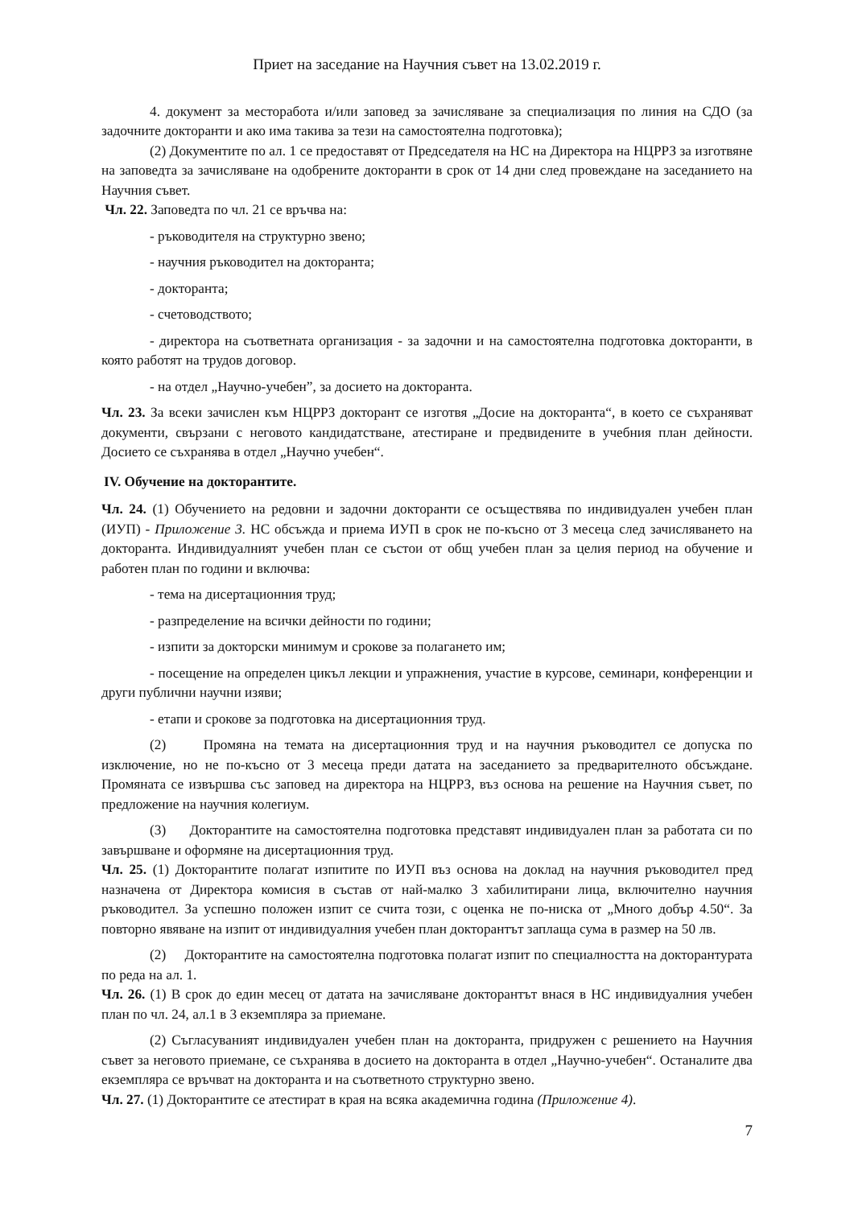Приет на заседание на Научния съвет на 13.02.2019 г.
4. документ за месторабота и/или заповед за зачисляване за специализация по линия на СДО (за задочните докторанти и ако има такива за тези на самостоятелна подготовка);
(2) Документите по ал. 1 се предоставят от Председателя на НС на Директора на НЦРРЗ за изготвяне на заповедта за зачисляване на одобрените докторанти в срок от 14 дни след провеждане на заседанието на Научния съвет.
Чл. 22. Заповедта по чл. 21 се връчва на:
- ръководителя на структурно звено;
- научния ръководител на докторанта;
- докторанта;
- счетоводството;
- директора на съответната организация - за задочни и на самостоятелна подготовка докторанти, в която работят на трудов договор.
- на отдел „Научно-учебен”, за досието на докторанта.
Чл. 23. За всеки зачислен към НЦРРЗ докторант се изготвя „Досие на докторанта“, в което се съхраняват документи, свързани с неговото кандидатстване, атестиране и предвидените в учебния план дейности. Досието се съхранява в отдел „Научно учебен“.
IV. Обучение на докторантите.
Чл. 24. (1) Обучението на редовни и задочни докторанти се осъществява по индивидуален учебен план (ИУП) - Приложение 3. НС обсъжда и приема ИУП в срок не по-късно от 3 месеца след зачисляването на докторанта. Индивидуалният учебен план се състои от общ учебен план за целия период на обучение и работен план по години и включва:
- тема на дисертационния труд;
- разпределение на всички дейности по години;
- изпити за докторски минимум и срокове за полагането им;
- посещение на определен цикъл лекции и упражнения, участие в курсове, семинари, конференции и други публични научни изяви;
- етапи и срокове за подготовка на дисертационния труд.
(2) Промяна на темата на дисертационния труд и на научния ръководител се допуска по изключение, но не по-късно от 3 месеца преди датата на заседанието за предварителното обсъждане. Промяната се извършва със заповед на директора на НЦРРЗ, въз основа на решение на Научния съвет, по предложение на научния колегиум.
(3) Докторантите на самостоятелна подготовка представят индивидуален план за работата си по завършване и оформяне на дисертационния труд.
Чл. 25. (1) Докторантите полагат изпитите по ИУП въз основа на доклад на научния ръководител пред назначена от Директора комисия в състав от най-малко 3 хабилитирани лица, включително научния ръководител. За успешно положен изпит се счита този, с оценка не по-ниска от „Много добър 4.50“. За повторно явяване на изпит от индивидуалния учебен план докторантът заплаща сума в размер на 50 лв.
(2) Докторантите на самостоятелна подготовка полагат изпит по специалността на докторантурата по реда на ал. 1.
Чл. 26. (1) В срок до един месец от датата на зачисляване докторантът внася в НС индивидуалния учебен план по чл. 24, ал.1 в 3 екземпляра за приемане.
(2) Съгласуваният индивидуален учебен план на докторанта, придружен с решението на Научния съвет за неговото приемане, се съхранява в досието на докторанта в отдел „Научно-учебен“. Останалите два екземпляра се връчват на докторанта и на съответното структурно звено.
Чл. 27. (1) Докторантите се атестират в края на всяка академична година (Приложение 4).
7